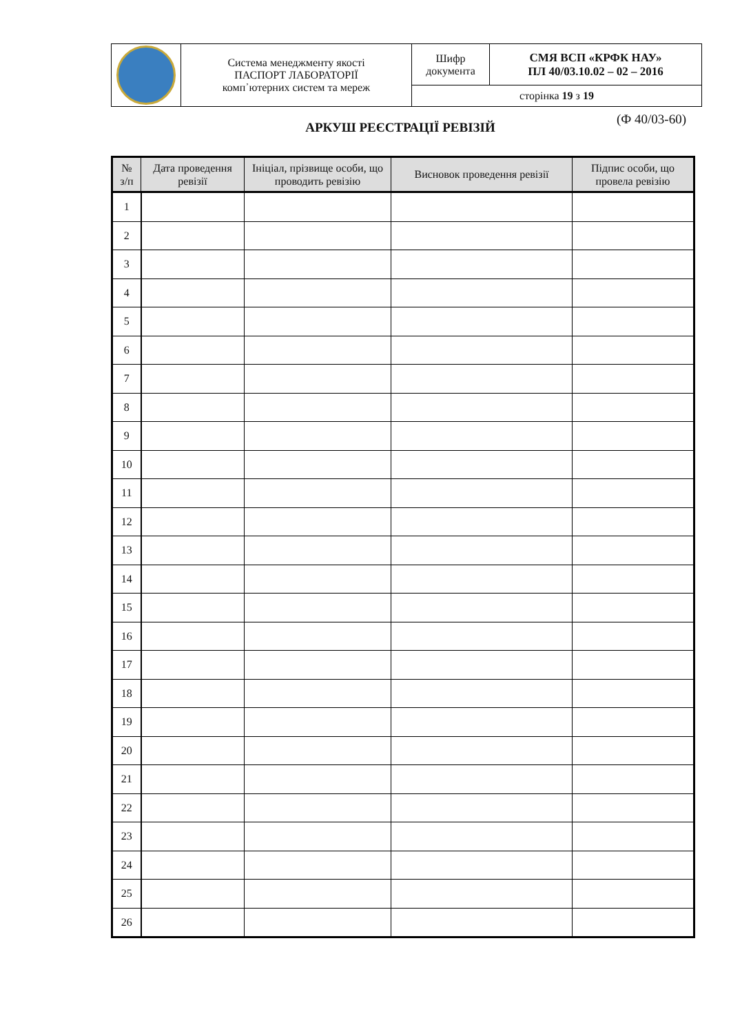| | Система менеджменту якості ПАСПОРТ ЛАБОРАТОРІЇ комп᾿ютерних систем та мереж | Шифр документа | СМЯ ВСП «КРФК НАУ» ПЛ 40/03.10.02 – 02 – 2016 |
| | | сторінка 19 з 19 | |
(Ф 40/03-60)
АРКУШ РЕЄСТРАЦІЇ РЕВІЗІЙ
| № з/п | Дата проведення ревізії | Ініціал, прізвище особи, що проводить ревізію | Висновок проведення ревізії | Підпис особи, що провела ревізію |
| --- | --- | --- | --- | --- |
| 1 | | | | |
| 2 | | | | |
| 3 | | | | |
| 4 | | | | |
| 5 | | | | |
| 6 | | | | |
| 7 | | | | |
| 8 | | | | |
| 9 | | | | |
| 10 | | | | |
| 11 | | | | |
| 12 | | | | |
| 13 | | | | |
| 14 | | | | |
| 15 | | | | |
| 16 | | | | |
| 17 | | | | |
| 18 | | | | |
| 19 | | | | |
| 20 | | | | |
| 21 | | | | |
| 22 | | | | |
| 23 | | | | |
| 24 | | | | |
| 25 | | | | |
| 26 | | | | |